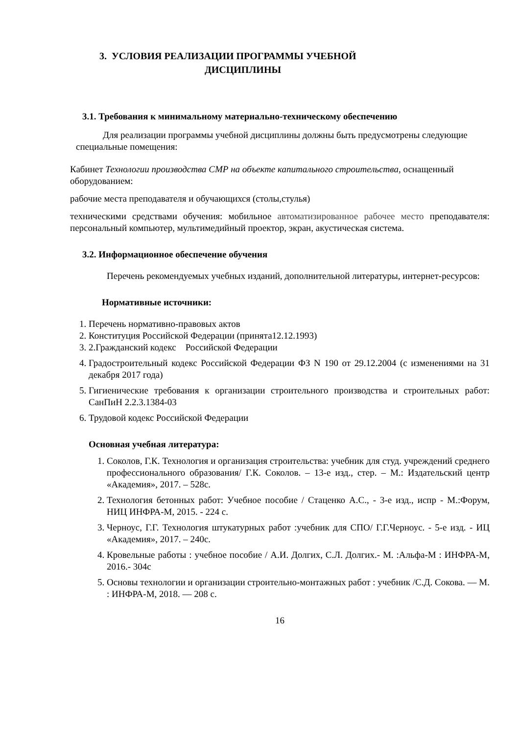3. УСЛОВИЯ РЕАЛИЗАЦИИ ПРОГРАММЫ УЧЕБНОЙ
ДИСЦИПЛИНЫ
3.1. Требования к минимальному материально-техническому обеспечению
Для реализации программы учебной дисциплины должны быть предусмотрены следующие специальные помещения:
Кабинет Технологии производства СМР на объекте капитального строительства, оснащенный оборудованием:
рабочие места преподавателя и обучающихся (столы,стулья)
техническими средствами обучения: мобильное автоматизированное рабочее место преподавателя: персональный компьютер, мультимедийный проектор, экран, акустическая система.
3.2. Информационное обеспечение обучения
Перечень рекомендуемых учебных изданий, дополнительной литературы, интернет-ресурсов:
Нормативные источники:
1. Перечень нормативно-правовых актов
2. Конституция Российской Федерации (принята12.12.1993)
3. 2.Гражданский кодекс Российской Федерации
4. Градостроительный кодекс Российской Федерации ФЗ N 190 от 29.12.2004 (с изменениями на 31 декабря 2017 года)
5. Гигиенические требования к организации строительного производства и строительных работ: СанПиН 2.2.3.1384-03
6. Трудовой кодекс Российской Федерации
Основная учебная литература:
1. Соколов, Г.К. Технология и организация строительства: учебник для студ. учреждений среднего профессионального образования/ Г.К. Соколов. – 13-е изд., стер. – М.: Издательский центр «Академия», 2017. – 528с.
2. Технология бетонных работ: Учебное пособие / Стаценко А.С., - 3-е изд., испр - М.:Форум, НИЦ ИНФРА-М, 2015. - 224 с.
3. Черноус, Г.Г. Технология штукатурных работ :учебник для СПО/ Г.Г.Черноус. - 5-е изд. - ИЦ «Академия», 2017. – 240с.
4. Кровельные работы : учебное пособие / А.И. Долгих, С.Л. Долгих.- М. :Альфа-М : ИНФРА-М, 2016.- 304с
5. Основы технологии и организации строительно-монтажных работ : учебник /С.Д. Сокова. — М. : ИНФРА-М, 2018. — 208 с.
16